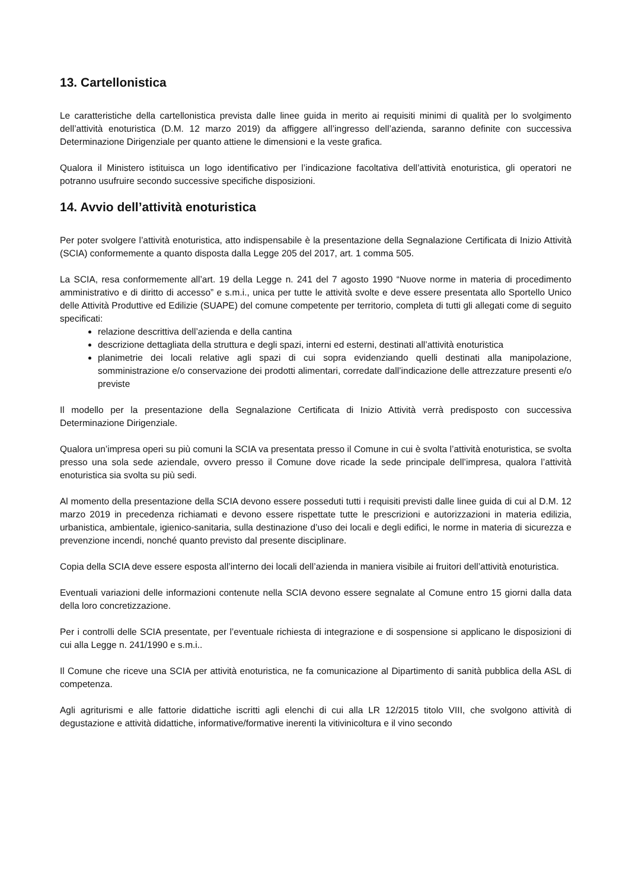13. Cartellonistica
Le caratteristiche della cartellonistica prevista dalle linee guida in merito ai requisiti minimi di qualità per lo svolgimento dell’attività enoturistica (D.M. 12 marzo 2019) da affiggere all’ingresso dell’azienda, saranno definite con successiva Determinazione Dirigenziale per quanto attiene le dimensioni e la veste grafica.
Qualora il Ministero istituisca un logo identificativo per l’indicazione facoltativa dell’attività enoturistica, gli operatori ne potranno usufruire secondo successive specifiche disposizioni.
14. Avvio dell’attività enoturistica
Per poter svolgere l’attività enoturistica, atto indispensabile è la presentazione della Segnalazione Certificata di Inizio Attività (SCIA) conformemente a quanto disposta dalla Legge 205 del 2017, art. 1 comma 505.
La SCIA, resa conformemente all’art. 19 della Legge n. 241 del 7 agosto 1990 “Nuove norme in materia di procedimento amministrativo e di diritto di accesso” e s.m.i., unica per tutte le attività svolte e deve essere presentata allo Sportello Unico delle Attività Produttive ed Edilizie (SUAPE) del comune competente per territorio, completa di tutti gli allegati come di seguito specificati:
relazione descrittiva dell’azienda e della cantina
descrizione dettagliata della struttura e degli spazi, interni ed esterni, destinati all’attività enoturistica
planimetrie dei locali relative agli spazi di cui sopra evidenziando quelli destinati alla manipolazione, somministrazione e/o conservazione dei prodotti alimentari, corredate dall’indicazione delle attrezzature presenti e/o previste
Il modello per la presentazione della Segnalazione Certificata di Inizio Attività verrà predisposto con successiva Determinazione Dirigenziale.
Qualora un’impresa operi su più comuni la SCIA va presentata presso il Comune in cui è svolta l’attività enoturistica, se svolta presso una sola sede aziendale, ovvero presso il Comune dove ricade la sede principale dell’impresa, qualora l’attività enoturistica sia svolta su più sedi.
Al momento della presentazione della SCIA devono essere posseduti tutti i requisiti previsti dalle linee guida di cui al D.M. 12 marzo 2019 in precedenza richiamati e devono essere rispettate tutte le prescrizioni e autorizzazioni in materia edilizia, urbanistica, ambientale, igienico-sanitaria, sulla destinazione d’uso dei locali e degli edifici, le norme in materia di sicurezza e prevenzione incendi, nonché quanto previsto dal presente disciplinare.
Copia della SCIA deve essere esposta all’interno dei locali dell’azienda in maniera visibile ai fruitori dell’attività enoturistica.
Eventuali variazioni delle informazioni contenute nella SCIA devono essere segnalate al Comune entro 15 giorni dalla data della loro concretizzazione.
Per i controlli delle SCIA presentate, per l’eventuale richiesta di integrazione e di sospensione si applicano le disposizioni di cui alla Legge n. 241/1990 e s.m.i..
Il Comune che riceve una SCIA per attività enoturistica, ne fa comunicazione al Dipartimento di sanità pubblica della ASL di competenza.
Agli agriturismi e alle fattorie didattiche iscritti agli elenchi di cui alla LR 12/2015 titolo VIII, che svolgono attività di degustazione e attività didattiche, informative/formative inerenti la vitivinicoltura e il vino secondo